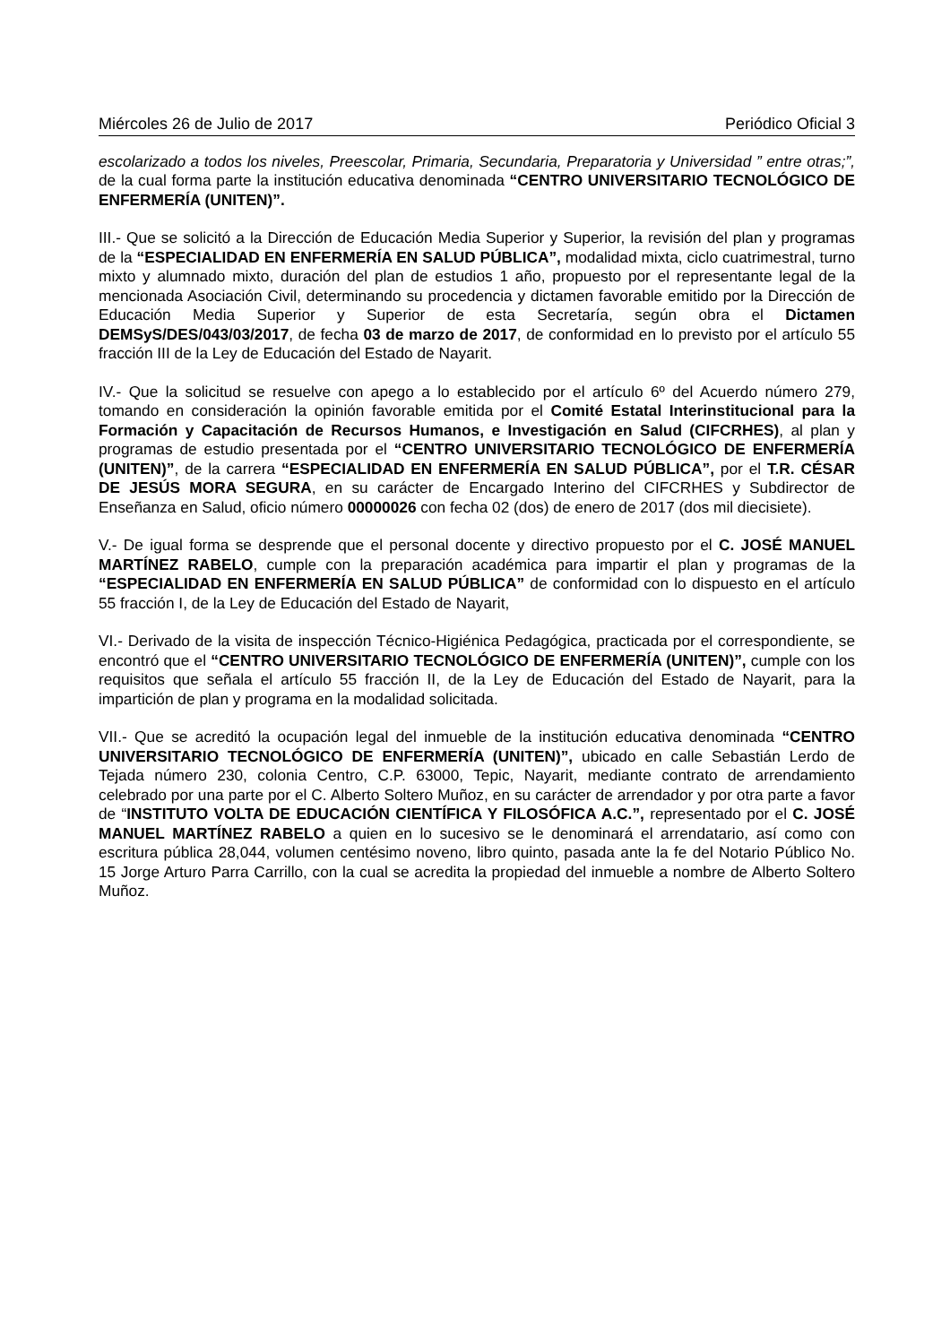Miércoles 26 de Julio de 2017 Periódico Oficial 3
escolarizado a todos los niveles, Preescolar, Primaria, Secundaria, Preparatoria y Universidad ” entre otras;”, de la cual forma parte la institución educativa denominada “CENTRO UNIVERSITARIO TECNOLÓGICO DE ENFERMERÍA (UNITEN)”.
III.- Que se solicitó a la Dirección de Educación Media Superior y Superior, la revisión del plan y programas de la “ESPECIALIDAD EN ENFERMERÍA EN SALUD PÚBLICA”, modalidad mixta, ciclo cuatrimestral, turno mixto y alumnado mixto, duración del plan de estudios 1 año, propuesto por el representante legal de la mencionada Asociación Civil, determinando su procedencia y dictamen favorable emitido por la Dirección de Educación Media Superior y Superior de esta Secretaría, según obra el Dictamen DEMSyS/DES/043/03/2017, de fecha 03 de marzo de 2017, de conformidad en lo previsto por el artículo 55 fracción III de la Ley de Educación del Estado de Nayarit.
IV.- Que la solicitud se resuelve con apego a lo establecido por el artículo 6º del Acuerdo número 279, tomando en consideración la opinión favorable emitida por el Comité Estatal Interinstitucional para la Formación y Capacitación de Recursos Humanos, e Investigación en Salud (CIFCRHES), al plan y programas de estudio presentada por el “CENTRO UNIVERSITARIO TECNOLÓGICO DE ENFERMERÍA (UNITEN)”, de la carrera “ESPECIALIDAD EN ENFERMERÍA EN SALUD PÚBLICA”, por el T.R. CÉSAR DE JESÚS MORA SEGURA, en su carácter de Encargado Interino del CIFCRHES y Subdirector de Enseñanza en Salud, oficio número 00000026 con fecha 02 (dos) de enero de 2017 (dos mil diecisiete).
V.- De igual forma se desprende que el personal docente y directivo propuesto por el C. JOSÉ MANUEL MARTÍNEZ RABELO, cumple con la preparación académica para impartir el plan y programas de la “ESPECIALIDAD EN ENFERMERÍA EN SALUD PÚBLICA” de conformidad con lo dispuesto en el artículo 55 fracción I, de la Ley de Educación del Estado de Nayarit,
VI.- Derivado de la visita de inspección Técnico-Higiénica Pedagógica, practicada por el correspondiente, se encontró que el “CENTRO UNIVERSITARIO TECNOLÓGICO DE ENFERMERÍA (UNITEN)”, cumple con los requisitos que señala el artículo 55 fracción II, de la Ley de Educación del Estado de Nayarit, para la impartición de plan y programa en la modalidad solicitada.
VII.- Que se acreditó la ocupación legal del inmueble de la institución educativa denominada “CENTRO UNIVERSITARIO TECNOLÓGICO DE ENFERMERÍA (UNITEN)”, ubicado en calle Sebastián Lerdo de Tejada número 230, colonia Centro, C.P. 63000, Tepic, Nayarit, mediante contrato de arrendamiento celebrado por una parte por el C. Alberto Soltero Muñoz, en su carácter de arrendador y por otra parte a favor de “INSTITUTO VOLTA DE EDUCACIÓN CIENTÍFICA Y FILOSÓFICA A.C.”, representado por el C. JOSÉ MANUEL MARTÍNEZ RABELO a quien en lo sucesivo se le denominará el arrendatario, así como con escritura pública 28,044, volumen centésimo noveno, libro quinto, pasada ante la fe del Notario Público No. 15 Jorge Arturo Parra Carrillo, con la cual se acredita la propiedad del inmueble a nombre de Alberto Soltero Muñoz.